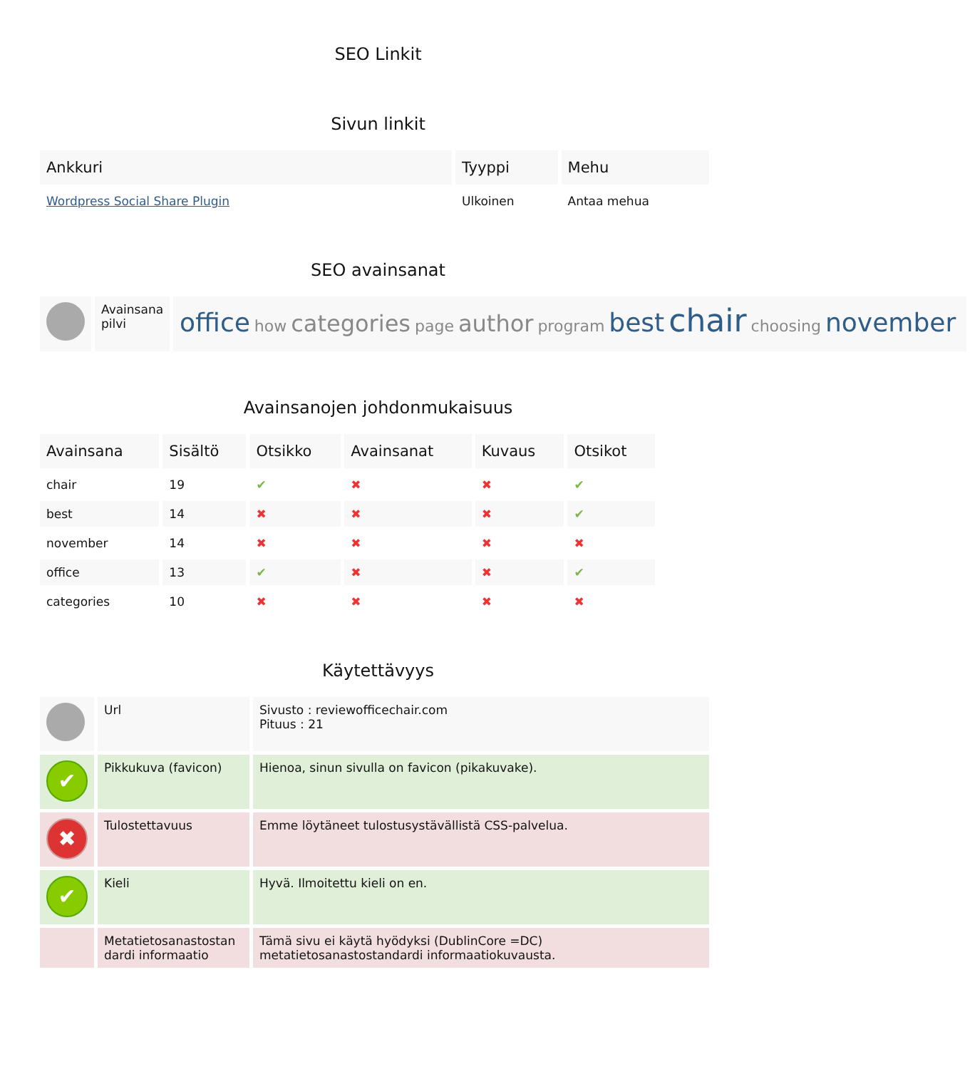SEO Linkit
Sivun linkit
| Ankkuri | Tyyppi | Mehu |
| --- | --- | --- |
| Wordpress Social Share Plugin | Ulkoinen | Antaa mehua |
SEO avainsanat
| | Avainsana pilvi | office how categories page author program best chair choosing november |
Avainsanojen johdonmukaisuus
| Avainsana | Sisältö | Otsikko | Avainsanat | Kuvaus | Otsikot |
| --- | --- | --- | --- | --- | --- |
| chair | 19 | ✔ | ✖ | ✖ | ✔ |
| best | 14 | ✖ | ✖ | ✖ | ✔ |
| november | 14 | ✖ | ✖ | ✖ | ✖ |
| office | 13 | ✔ | ✖ | ✖ | ✔ |
| categories | 10 | ✖ | ✖ | ✖ | ✖ |
Käytettävyys
| | Url | Sivusto : reviewofficechair.com Pituus : 21 |
| ✔ | Pikkukuva (favicon) | Hienoa, sinun sivulla on favicon (pikakuvake). |
| ✖ | Tulostettavuus | Emme löytäneet tulostusystävällistä CSS-palvelua. |
| ✔ | Kieli | Hyvä. Ilmoitettu kieli on en. |
| | Metatietosanastostan dardi informaatio | Tämä sivu ei käytä hyödyksi (DublinCore =DC) metatietosanastostandardi informaatiokuvausta. |